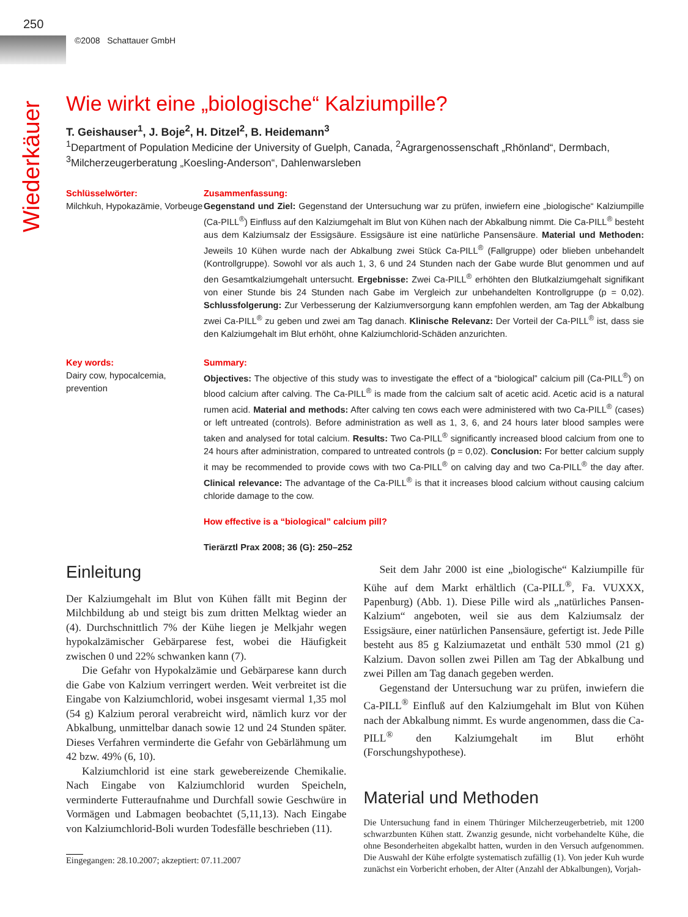250
©2008 Schattauer GmbH
Wiederkäuer
Wie wirkt eine „biologische“ Kalziumpille?
T. Geishauser<sup>1</sup>, J. Boje<sup>2</sup>, H. Ditzel<sup>2</sup>, B. Heidemann<sup>3</sup>
<sup>1</sup> Department of Population Medicine der University of Guelph, Canada, <sup>2</sup>Agrargenossenschaft „Rhönland“, Dermbach,
<sup>3</sup> Milcherzeugerberatung „Koesling-Anderson“, Dahlenwarsleben
Schlüsselwörter:
Milchkuh, Hypokazämie, Vorbeuge
Zusammenfassung:
Gegenstand und Ziel: Gegenstand der Untersuchung war zu prüfen, inwiefern eine „biologische“ Kalziumpille (Ca-PILL<sup>®</sup>) Einfluss auf den Kalziumgehalt im Blut von Kühen nach der Abkalbung nimmt. Die Ca-PILL<sup>®</sup> besteht aus dem Kalziumsalz der Essigsäure. Essigsäure ist eine natürliche Pansensäure. Material und Methoden: Jeweils 10 Kühen wurde nach der Abkalbung zwei Stück Ca-PILL<sup>®</sup> (Fallgruppe) oder blieben unbehandelt (Kontrollgruppe). Sowohl vor als auch 1, 3, 6 und 24 Stunden nach der Gabe wurde Blut genommen und auf den Gesamtkalziumgehalt untersucht. Ergebnisse: Zwei Ca-PILL<sup>®</sup> erhöhten den Blutkalziumgehalt signifikant von einer Stunde bis 24 Stunden nach Gabe im Vergleich zur unbehandelten Kontrollgruppe (p = 0,02). Schlussfolgerung: Zur Verbesserung der Kalziumversorgung kann empfohlen werden, am Tag der Abkalbung zwei Ca-PILL<sup>®</sup> zu geben und zwei am Tag danach. Klinische Relevanz: Der Vorteil der Ca-PILL<sup>®</sup> ist, dass sie den Kalziumgehalt im Blut erhöht, ohne Kalziumchlorid-Schäden anzurichten.
Key words:
Dairy cow, hypocalcemia, prevention
Summary:
Objectives: The objective of this study was to investigate the effect of a “biological” calcium pill (Ca-PILL<sup>®</sup>) on blood calcium after calving. The Ca-PILL<sup>®</sup> is made from the calcium salt of acetic acid. Acetic acid is a natural rumen acid. Material and methods: After calving ten cows each were administered with two Ca-PILL<sup>®</sup> (cases) or left untreated (controls). Before administration as well as 1, 3, 6, and 24 hours later blood samples were taken and analysed for total calcium. Results: Two Ca-PILL<sup>®</sup> significantly increased blood calcium from one to 24 hours after administration, compared to untreated controls (p = 0,02). Conclusion: For better calcium supply it may be recommended to provide cows with two Ca-PILL<sup>®</sup> on calving day and two Ca-PILL<sup>®</sup> the day after. Clinical relevance: The advantage of the Ca-PILL<sup>®</sup> is that it increases blood calcium without causing calcium chloride damage to the cow.
How effective is a “biological” calcium pill?
Tierärztl Prax 2008; 36 (G): 250–252
Einleitung
Der Kalziumgehalt im Blut von Kühen fällt mit Beginn der Milchbildung ab und steigt bis zum dritten Melktag wieder an (4). Durchschnittlich 7% der Kühe liegen je Melkjahr wegen hypokalzämischer Gebärparese fest, wobei die Häufigkeit zwischen 0 und 22% schwanken kann (7).
Die Gefahr von Hypokalzämie und Gebärparese kann durch die Gabe von Kalzium verringert werden. Weit verbreitet ist die Eingabe von Kalziumchlorid, wobei insgesamt viermal 1,35 mol (54 g) Kalzium peroral verabreicht wird, nämlich kurz vor der Abkalbung, unmittelbar danach sowie 12 und 24 Stunden später. Dieses Verfahren verminderte die Gefahr von Gebärlähmung um 42 bzw. 49% (6, 10).
Kalziumchlorid ist eine stark gewebereizende Chemikalie. Nach Eingabe von Kalziumchlorid wurden Speicheln, verminderte Futteraufnahme und Durchfall sowie Geschwüre in Vormägen und Labmagen beobachtet (5,11,13). Nach Eingabe von Kalziumchlorid-Boli wurden Todesfälle beschrieben (11).
Eingegangen: 28.10.2007; akzeptiert: 07.11.2007
Seit dem Jahr 2000 ist eine „biologische“ Kalziumpille für Kühe auf dem Markt erhältlich (Ca-PILL<sup>®</sup>, Fa. VUXXX, Papenburg) (Abb. 1). Diese Pille wird als „natürliches Pansen-Kalzium“ angeboten, weil sie aus dem Kalziumsalz der Essigsäure, einer natürlichen Pansensäure, gefertigt ist. Jede Pille besteht aus 85 g Kalziumazetat und enthält 530 mmol (21 g) Kalzium. Davon sollen zwei Pillen am Tag der Abkalbung und zwei Pillen am Tag danach gegeben werden.
Gegenstand der Untersuchung war zu prüfen, inwiefern die Ca-PILL<sup>®</sup> Einfluß auf den Kalziumgehalt im Blut von Kühen nach der Abkalbung nimmt. Es wurde angenommen, dass die Ca-PILL<sup>®</sup> den Kalziumgehalt im Blut erhöht (Forschungshypothese).
Material und Methoden
Die Untersuchung fand in einem Thüringer Milcherzeugerbetrieb, mit 1200 schwarzbunten Kühen statt. Zwanzig gesunde, nicht vorbehandelte Kühe, die ohne Besonderheiten abgekalbt hatten, wurden in den Versuch aufgenommen. Die Auswahl der Kühe erfolgte systematisch zufällig (1). Von jeder Kuh wurde zunächst ein Vorbericht erhoben, der Alter (Anzahl der Abkalbungen), Vorjah-